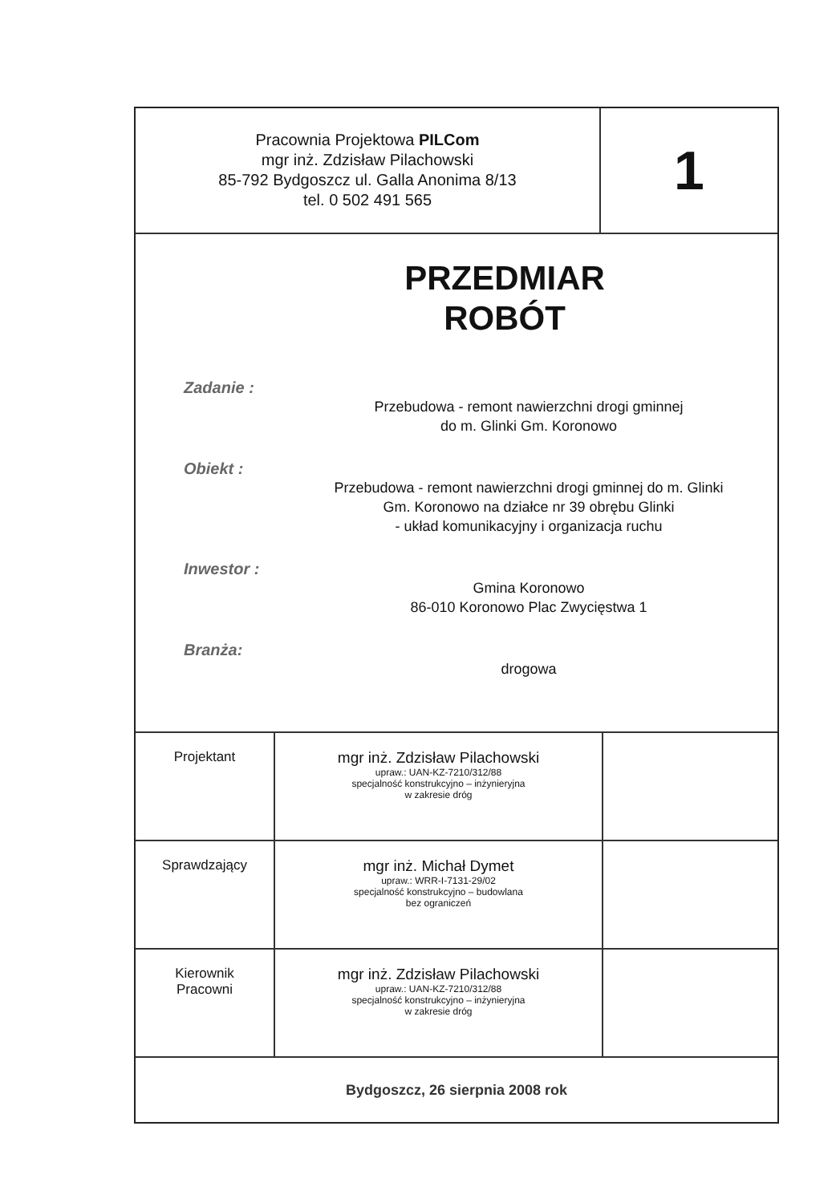Pracownia Projektowa PILCom
mgr inż. Zdzisław Pilachowski
85-792 Bydgoszcz ul. Galla Anonima 8/13
tel. 0 502 491 565
1
PRZEDMIAR
ROBÓT
Zadanie :
Przebudowa - remont nawierzchni drogi gminnej
do m. Glinki Gm. Koronowo
Obiekt :
Przebudowa - remont nawierzchni drogi gminnej do m. Glinki
Gm. Koronowo na działce nr 39 obrębu Glinki
- układ komunikacyjny i organizacja ruchu
Inwestor :
Gmina Koronowo
86-010 Koronowo Plac Zwycięstwa 1
Branża:
drogowa
| Projektant | mgr inż. Zdzisław Pilachowski upraw.: UAN-KZ-7210/312/88 specjalność konstrukcyjno – inżynieryjna w zakresie dróg | |
| Sprawdzający | mgr inż. Michał Dymet upraw.: WRR-I-7131-29/02 specjalność konstrukcyjno – budowlana bez ograniczeń | |
| Kierownik Pracowni | mgr inż. Zdzisław Pilachowski upraw.: UAN-KZ-7210/312/88 specjalność konstrukcyjno – inżynieryjna w zakresie dróg | |
Bydgoszcz, 26 sierpnia 2008 rok